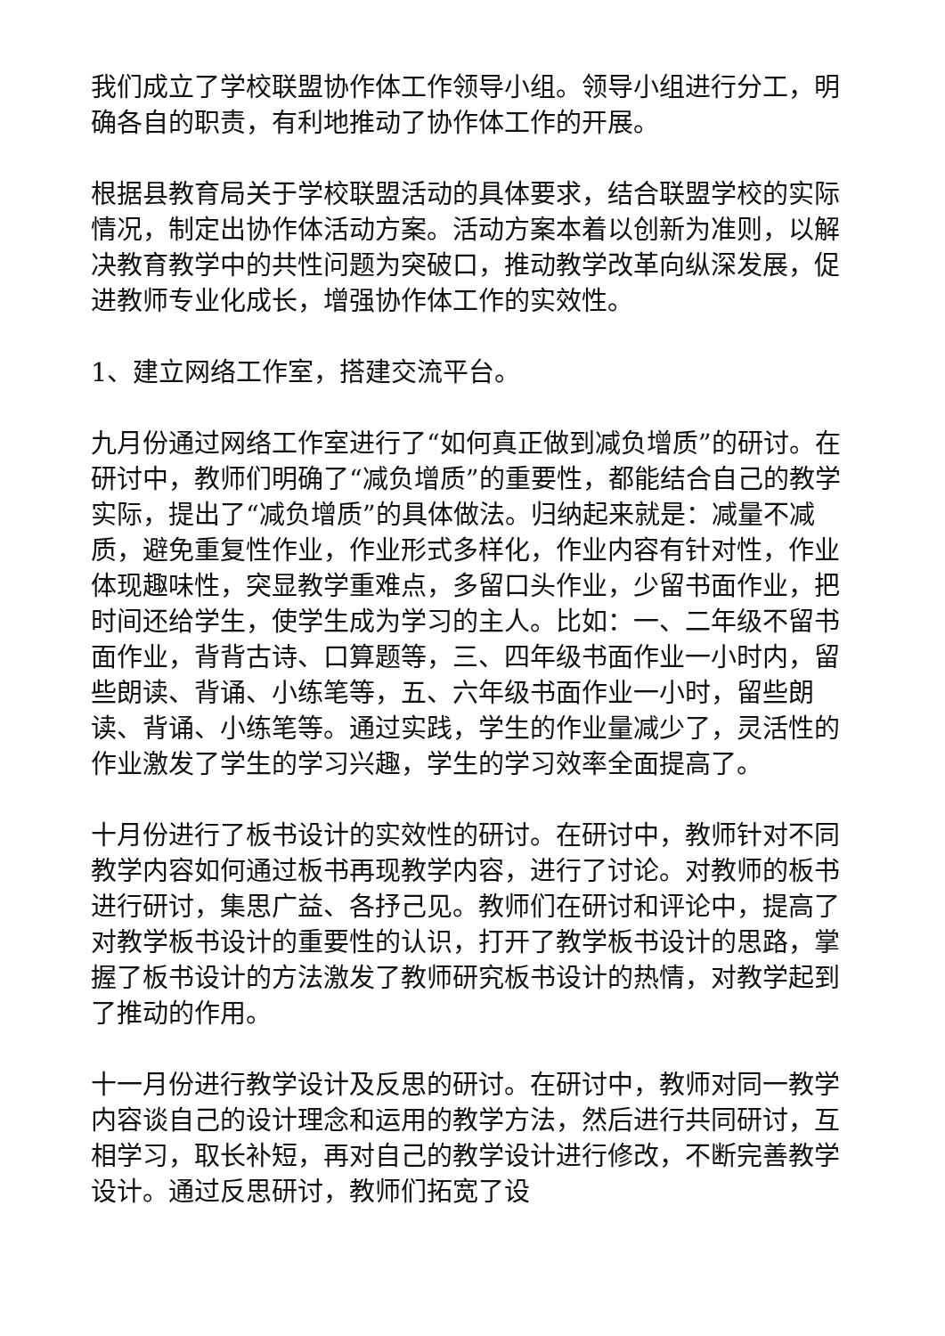我们成立了学校联盟协作体工作领导小组。领导小组进行分工，明确各自的职责，有利地推动了协作体工作的开展。
根据县教育局关于学校联盟活动的具体要求，结合联盟学校的实际情况，制定出协作体活动方案。活动方案本着以创新为准则，以解决教育教学中的共性问题为突破口，推动教学改革向纵深发展，促进教师专业化成长，增强协作体工作的实效性。
1、建立网络工作室，搭建交流平台。
九月份通过网络工作室进行了“如何真正做到减负增质”的研讨。在研讨中，教师们明确了“减负增质”的重要性，都能结合自己的教学实际，提出了“减负增质”的具体做法。归纳起来就是：减量不减质，避免重复性作业，作业形式多样化，作业内容有针对性，作业体现趣味性，突显教学重难点，多留口头作业，少留书面作业，把时间还给学生，使学生成为学习的主人。比如：一、二年级不留书面作业，背背古诗、口算题等，三、四年级书面作业一小时内，留些朗读、背诵、小练笔等，五、六年级书面作业一小时，留些朗读、背诵、小练笔等。通过实践，学生的作业量减少了，灵活性的作业激发了学生的学习兴趣，学生的学习效率全面提高了。
十月份进行了板书设计的实效性的研讨。在研讨中，教师针对不同教学内容如何通过板书再现教学内容，进行了讨论。对教师的板书进行研讨，集思广益、各抒己见。教师们在研讨和评论中，提高了对教学板书设计的重要性的认识，打开了教学板书设计的思路，掌握了板书设计的方法激发了教师研究板书设计的热情，对教学起到了推动的作用。
十一月份进行教学设计及反思的研讨。在研讨中，教师对同一教学内容谈自己的设计理念和运用的教学方法，然后进行共同研讨，互相学习，取长补短，再对自己的教学设计进行修改，不断完善教学设计。通过反思研讨，教师们拓宽了设